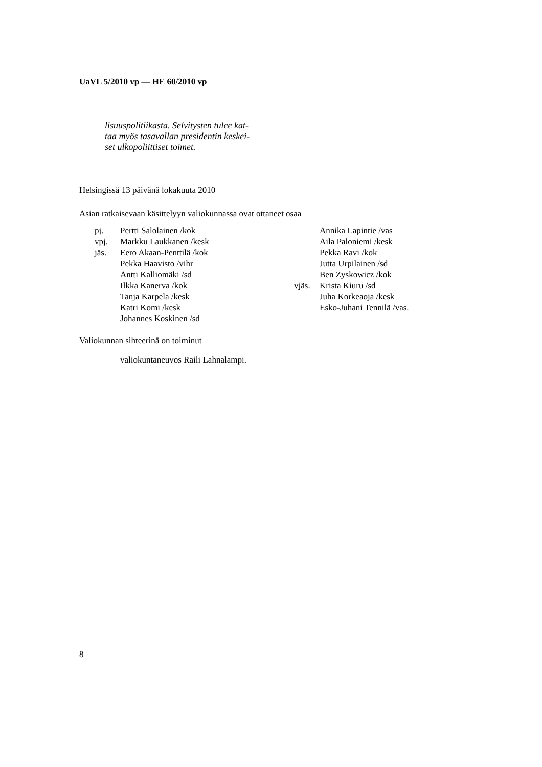UaVL 5/2010 vp — HE 60/2010 vp
lisuuspolitiikasta. Selvitysten tulee kat-
taa myös tasavallan presidentin keskei-
set ulkopoliittiset toimet.
Helsingissä 13 päivänä lokakuuta 2010
Asian ratkaisevaan käsittelyyn valiokunnassa ovat ottaneet osaa
| pj. | Pertti Salolainen /kok | | Annika Lapintie /vas |
| vpj. | Markku Laukkanen /kesk | | Aila Paloniemi /kesk |
| jäs. | Eero Akaan-Penttilä /kok | | Pekka Ravi /kok |
| | Pekka Haavisto /vihr | | Jutta Urpilainen /sd |
| | Antti Kalliomäki /sd | | Ben Zyskowicz /kok |
| | Ilkka Kanerva /kok | vjäs. | Krista Kiuru /sd |
| | Tanja Karpela /kesk | | Juha Korkeaoja /kesk |
| | Katri Komi /kesk | | Esko-Juhani Tennilä /vas. |
| | Johannes Koskinen /sd | | |
Valiokunnan sihteerinä on toiminut
valiokuntaneuvos Raili Lahnalampi.
8